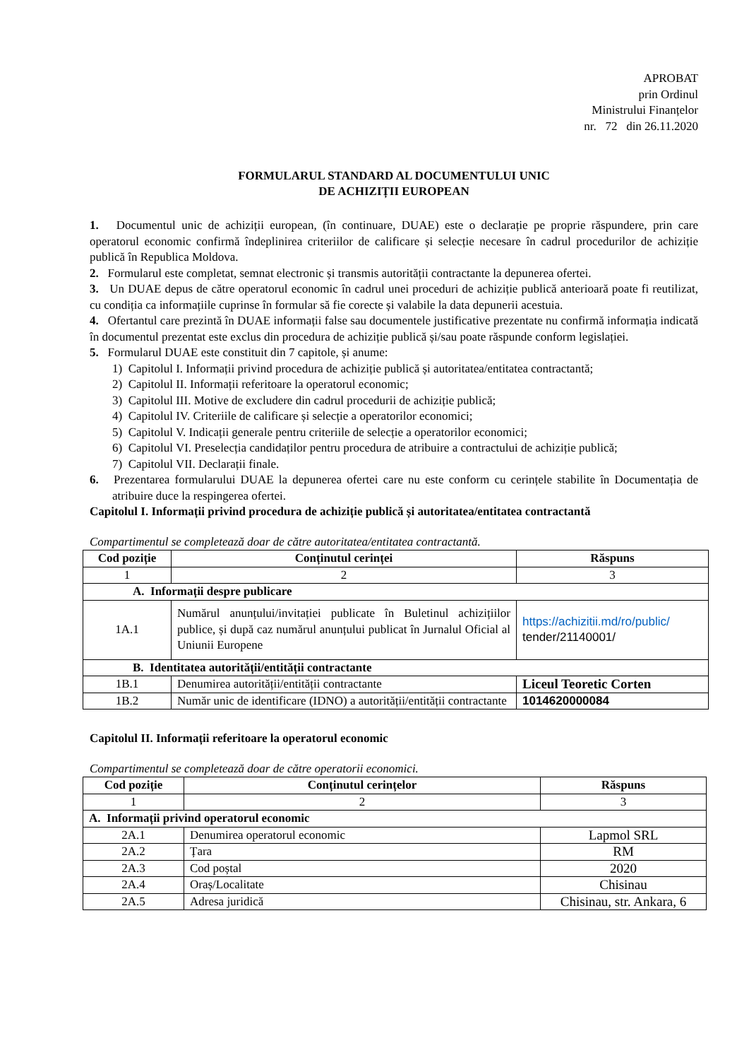APROBAT
prin Ordinul
Ministrului Finanțelor
nr. 72 din 26.11.2020
FORMULARUL STANDARD AL DOCUMENTULUI UNIC
DE ACHIZIȚII EUROPEAN
1. Documentul unic de achiziții european, (în continuare, DUAE) este o declarație pe proprie răspundere, prin care operatorul economic confirmă îndeplinirea criteriilor de calificare și selecție necesare în cadrul procedurilor de achiziție publică în Republica Moldova.
2. Formularul este completat, semnat electronic și transmis autorității contractante la depunerea ofertei.
3. Un DUAE depus de către operatorul economic în cadrul unei proceduri de achiziție publică anterioară poate fi reutilizat, cu condiția ca informațiile cuprinse în formular să fie corecte și valabile la data depunerii acestuia.
4. Ofertantul care prezintă în DUAE informații false sau documentele justificative prezentate nu confirmă informația indicată în documentul prezentat este exclus din procedura de achiziție publică și/sau poate răspunde conform legislației.
5. Formularul DUAE este constituit din 7 capitole, și anume:
1) Capitolul I. Informații privind procedura de achiziție publică și autoritatea/entitatea contractantă;
2) Capitolul II. Informații referitoare la operatorul economic;
3) Capitolul III. Motive de excludere din cadrul procedurii de achiziție publică;
4) Capitolul IV. Criteriile de calificare și selecție a operatorilor economici;
5) Capitolul V. Indicații generale pentru criteriile de selecție a operatorilor economici;
6) Capitolul VI. Preselecția candidaților pentru procedura de atribuire a contractului de achiziție publică;
7) Capitolul VII. Declarații finale.
6. Prezentarea formularului DUAE la depunerea ofertei care nu este conform cu cerințele stabilite în Documentația de atribuire duce la respingerea ofertei.
Capitolul I. Informații privind procedura de achiziție publică și autoritatea/entitatea contractantă
Compartimentul se completează doar de către autoritatea/entitatea contractantă.
| Cod poziție | Conținutul cerinței | Răspuns |
| --- | --- | --- |
| 1 | 2 | 3 |
| A. Informații despre publicare | | |
| 1A.1 | Numărul anunțului/invitației publicate în Buletinul achizițiilor publice, și după caz numărul anunțului publicat în Jurnalul Oficial al Uniunii Europene | https://achizitii.md/ro/public/ tender/21140001/ |
| B. Identitatea autorității/entității contractante | | |
| 1B.1 | Denumirea autorității/entității contractante | Liceul Teoretic Corten |
| 1B.2 | Număr unic de identificare (IDNO) a autorității/entității contractante | 1014620000084 |
Capitolul II. Informații referitoare la operatorul economic
Compartimentul se completează doar de către operatorii economici.
| Cod poziție | Conținutul cerințelor | Răspuns |
| --- | --- | --- |
| 1 | 2 | 3 |
| A. Informații privind operatorul economic | | |
| 2A.1 | Denumirea operatorul economic | Lapmol SRL |
| 2A.2 | Țara | RM |
| 2A.3 | Cod poștal | 2020 |
| 2A.4 | Oraș/Localitate | Chisinau |
| 2A.5 | Adresa juridică | Chisinau, str. Ankara, 6 |